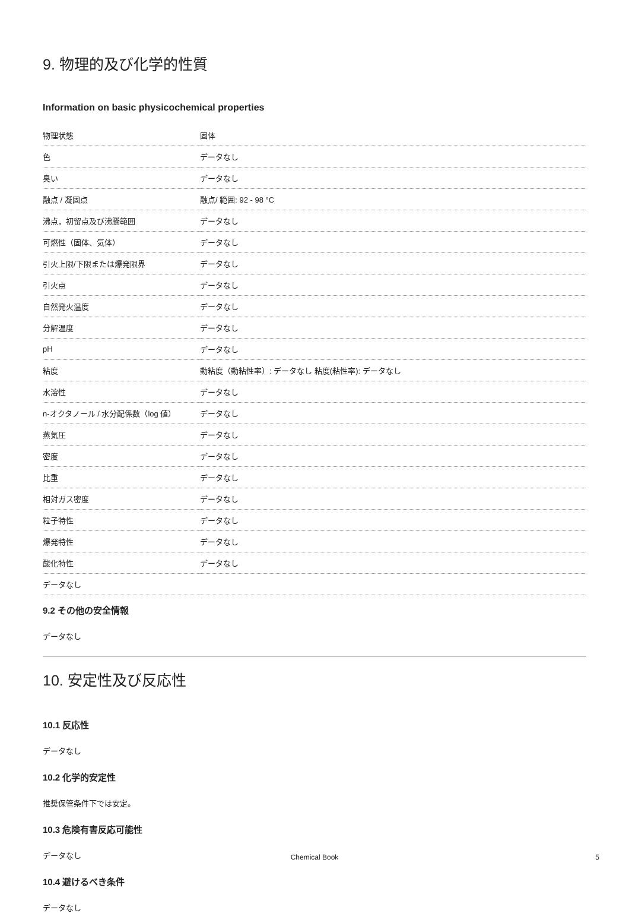9. 物理的及び化学的性質
Information on basic physicochemical properties
| 物理状態 | 固体 |
| 色 | データなし |
| 臭い | データなし |
| 融点 / 凝固点 | 融点/ 範囲: 92 - 98 °C |
| 沸点，初留点及び沸騰範囲 | データなし |
| 可燃性（固体、気体） | データなし |
| 引火上限/下限または爆発限界 | データなし |
| 引火点 | データなし |
| 自然発火温度 | データなし |
| 分解温度 | データなし |
| pH | データなし |
| 粘度 | 動粘度（動粘性率）: データなし 粘度(粘性率): データなし |
| 水溶性 | データなし |
| n-オクタノール / 水分配係数（log 値） | データなし |
| 蒸気圧 | データなし |
| 密度 | データなし |
| 比重 | データなし |
| 相対ガス密度 | データなし |
| 粒子特性 | データなし |
| 爆発特性 | データなし |
| 酸化特性 | データなし |
| データなし | |
9.2 その他の安全情報
データなし
10. 安定性及び反応性
10.1 反応性
データなし
10.2 化学的安定性
推奨保管条件下では安定。
10.3 危険有害反応可能性
データなし
10.4 避けるべき条件
データなし
Chemical Book 5